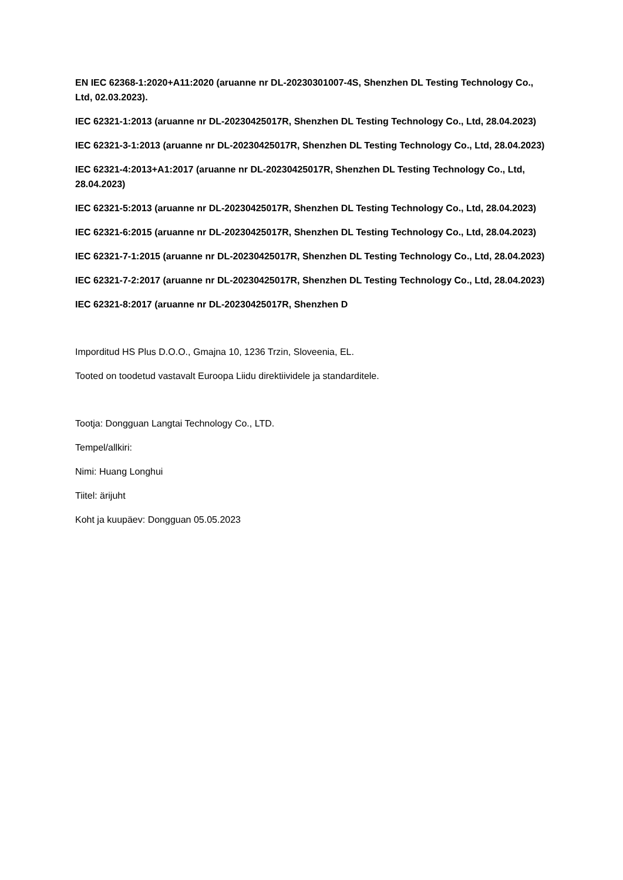EN IEC 62368-1:2020+A11:2020 (aruanne nr DL-20230301007-4S, Shenzhen DL Testing Technology Co., Ltd, 02.03.2023).
IEC 62321-1:2013 (aruanne nr DL-20230425017R, Shenzhen DL Testing Technology Co., Ltd, 28.04.2023)
IEC 62321-3-1:2013 (aruanne nr DL-20230425017R, Shenzhen DL Testing Technology Co., Ltd, 28.04.2023)
IEC 62321-4:2013+A1:2017 (aruanne nr DL-20230425017R, Shenzhen DL Testing Technology Co., Ltd, 28.04.2023)
IEC 62321-5:2013 (aruanne nr DL-20230425017R, Shenzhen DL Testing Technology Co., Ltd, 28.04.2023)
IEC 62321-6:2015 (aruanne nr DL-20230425017R, Shenzhen DL Testing Technology Co., Ltd, 28.04.2023)
IEC 62321-7-1:2015 (aruanne nr DL-20230425017R, Shenzhen DL Testing Technology Co., Ltd, 28.04.2023)
IEC 62321-7-2:2017 (aruanne nr DL-20230425017R, Shenzhen DL Testing Technology Co., Ltd, 28.04.2023)
IEC 62321-8:2017 (aruanne nr DL-20230425017R, Shenzhen D
Imporditud HS Plus D.O.O., Gmajna 10, 1236 Trzin, Sloveenia, EL.
Tooted on toodetud vastavalt Euroopa Liidu direktiividele ja standarditele.
Tootja: Dongguan Langtai Technology Co., LTD.
Tempel/allkiri:
Nimi: Huang Longhui
Tiitel: ärijuht
Koht ja kuupäev: Dongguan 05.05.2023